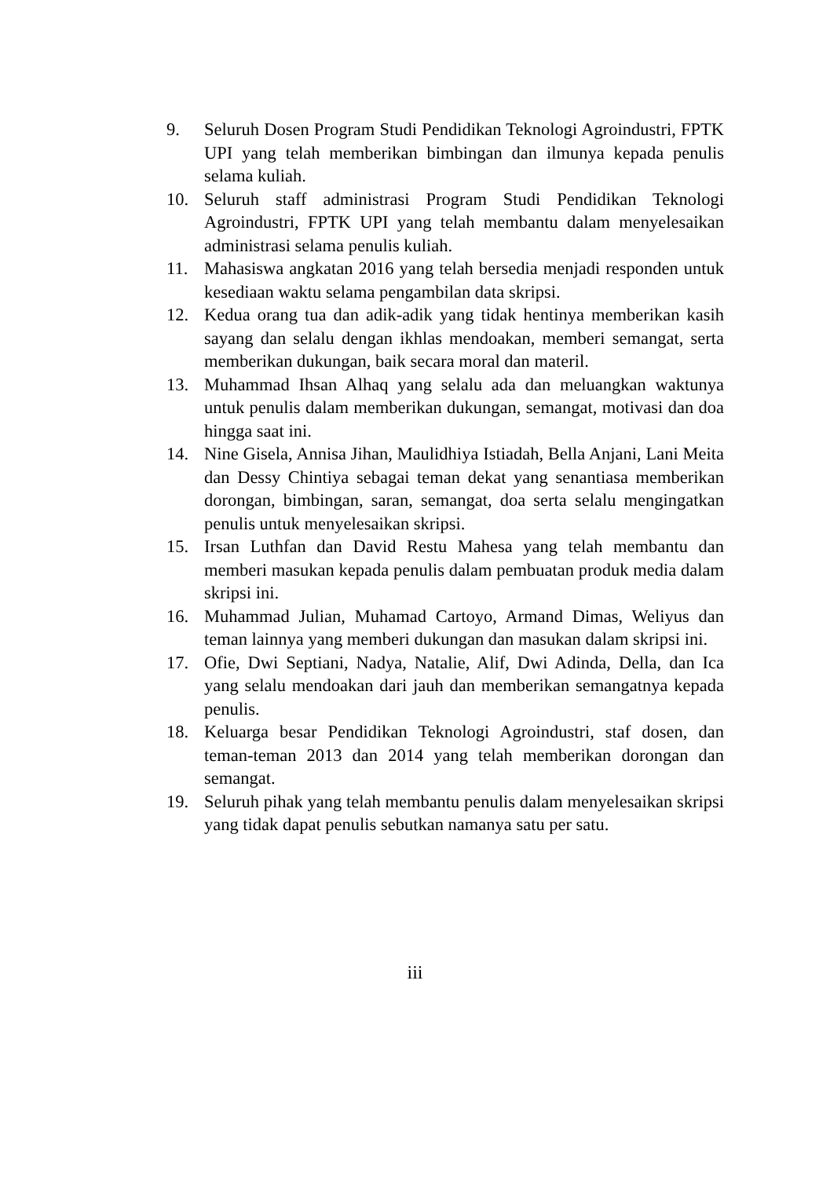9. Seluruh Dosen Program Studi Pendidikan Teknologi Agroindustri, FPTK UPI yang telah memberikan bimbingan dan ilmunya kepada penulis selama kuliah.
10. Seluruh staff administrasi Program Studi Pendidikan Teknologi Agroindustri, FPTK UPI yang telah membantu dalam menyelesaikan administrasi selama penulis kuliah.
11. Mahasiswa angkatan 2016 yang telah bersedia menjadi responden untuk kesediaan waktu selama pengambilan data skripsi.
12. Kedua orang tua dan adik-adik yang tidak hentinya memberikan kasih sayang dan selalu dengan ikhlas mendoakan, memberi semangat, serta memberikan dukungan, baik secara moral dan materil.
13. Muhammad Ihsan Alhaq yang selalu ada dan meluangkan waktunya untuk penulis dalam memberikan dukungan, semangat, motivasi dan doa hingga saat ini.
14. Nine Gisela, Annisa Jihan, Maulidhiya Istiadah, Bella Anjani, Lani Meita dan Dessy Chintiya sebagai teman dekat yang senantiasa memberikan dorongan, bimbingan, saran, semangat, doa serta selalu mengingatkan penulis untuk menyelesaikan skripsi.
15. Irsan Luthfan dan David Restu Mahesa yang telah membantu dan memberi masukan kepada penulis dalam pembuatan produk media dalam skripsi ini.
16. Muhammad Julian, Muhamad Cartoyo, Armand Dimas, Weliyus dan teman lainnya yang memberi dukungan dan masukan dalam skripsi ini.
17. Ofie, Dwi Septiani, Nadya, Natalie, Alif, Dwi Adinda, Della, dan Ica yang selalu mendoakan dari jauh dan memberikan semangatnya kepada penulis.
18. Keluarga besar Pendidikan Teknologi Agroindustri, staf dosen, dan teman-teman 2013 dan 2014 yang telah memberikan dorongan dan semangat.
19. Seluruh pihak yang telah membantu penulis dalam menyelesaikan skripsi yang tidak dapat penulis sebutkan namanya satu per satu.
iii